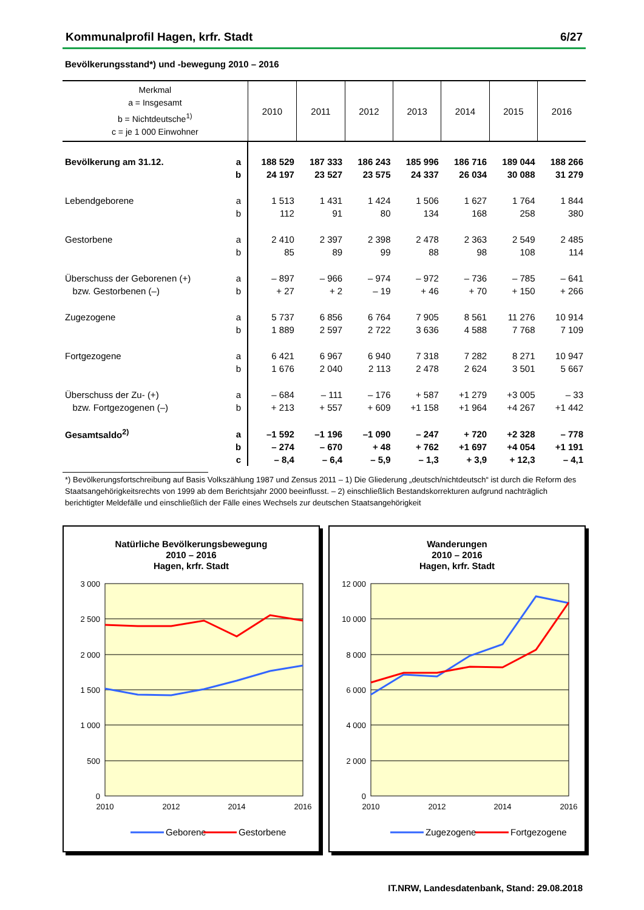Kommunalprofil Hagen, krfr. Stadt 6/27
Bevölkerungsstand*) und -bewegung 2010 – 2016
| Merkmal a = Insgesamt b = Nichtdeutsche<sup>1)</sup> c = je 1 000 Einwohner | | 2010 | 2011 | 2012 | 2013 | 2014 | 2015 | 2016 |
| --- | --- | --- | --- | --- | --- | --- | --- | --- |
| Bevölkerung am 31.12. | a | 188 529 | 187 333 | 186 243 | 185 996 | 186 716 | 189 044 | 188 266 |
| | b | 24 197 | 23 527 | 23 575 | 24 337 | 26 034 | 30 088 | 31 279 |
| Lebendgeborene | a | 1 513 | 1 431 | 1 424 | 1 506 | 1 627 | 1 764 | 1 844 |
| | b | 112 | 91 | 80 | 134 | 168 | 258 | 380 |
| Gestorbene | a | 2 410 | 2 397 | 2 398 | 2 478 | 2 363 | 2 549 | 2 485 |
| | b | 85 | 89 | 99 | 88 | 98 | 108 | 114 |
| Überschuss der Geborenen (+) | a | – 897 | – 966 | – 974 | – 972 | – 736 | – 785 | – 641 |
| bzw. Gestorbenen (–) | b | + 27 | + 2 | – 19 | + 46 | + 70 | + 150 | + 266 |
| Zugezogene | a | 5 737 | 6 856 | 6 764 | 7 905 | 8 561 | 11 276 | 10 914 |
| | b | 1 889 | 2 597 | 2 722 | 3 636 | 4 588 | 7 768 | 7 109 |
| Fortgezogene | a | 6 421 | 6 967 | 6 940 | 7 318 | 7 282 | 8 271 | 10 947 |
| | b | 1 676 | 2 040 | 2 113 | 2 478 | 2 624 | 3 501 | 5 667 |
| Überschuss der Zu- (+) | a | – 684 | – 111 | – 176 | + 587 | +1 279 | +3 005 | – 33 |
| bzw. Fortgezogenen (–) | b | + 213 | + 557 | + 609 | +1 158 | +1 964 | +4 267 | +1 442 |
| Gesamtsaldo<sup>2)</sup> | a | –1 592 | –1 196 | –1 090 | – 247 | + 720 | +2 328 | – 778 |
| | b | – 274 | – 670 | + 48 | + 762 | +1 697 | +4 054 | +1 191 |
| | c | – 8,4 | – 6,4 | – 5,9 | – 1,3 | + 3,9 | + 12,3 | – 4,1 |
*) Bevölkerungsfortschreibung auf Basis Volkszählung 1987 und Zensus 2011 – 1) Die Gliederung „deutsch/nichtdeutsch“ ist durch die Reform des Staatsangehörigkeitsrechts von 1999 ab dem Berichtsjahr 2000 beeinflusst. – 2) einschließlich Bestandskorrekturen aufgrund nachträglich berichtigter Meldefälle und einschließlich der Fälle eines Wechsels zur deutschen Staatsangehörigkeit
Natürliche Bevölkerungsbewegung
2010 – 2016
Hagen, krfr. Stadt
3 000
2 500
2 000
1 500
1 000
500
0
2010
2012
2014
2016
Geborene
Gestorbene
Wanderungen
2010 – 2016
Hagen, krfr. Stadt
12 000
10 000
8 000
6 000
4 000
2 000
0
2010
2012
2014
2016
Zugezogene
Fortgezogene
IT.NRW, Landesdatenbank, Stand: 29.08.2018